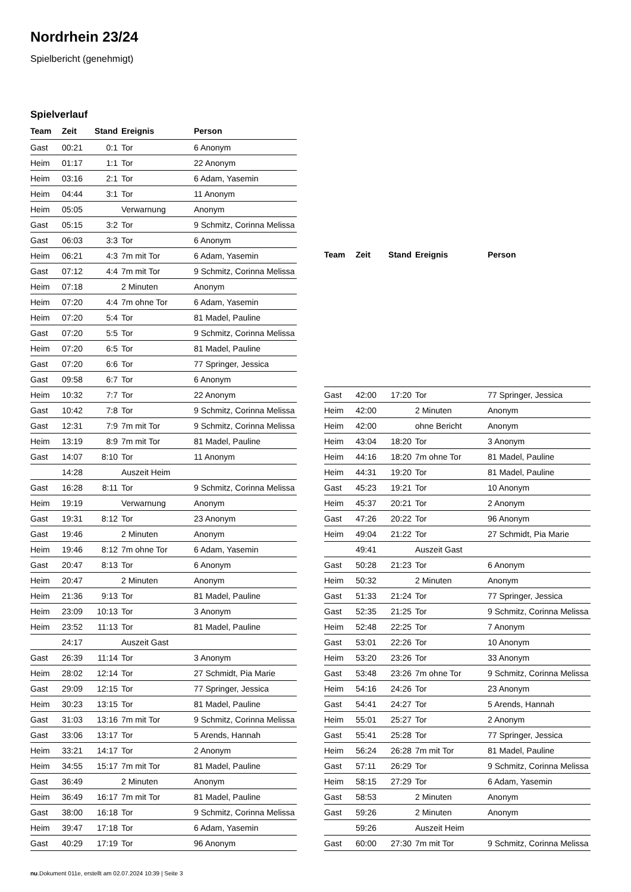Nordrhein 23/24
Spielbericht (genehmigt)
Spielverlauf
| Team | Zeit | Stand | Ereignis | Person |
| --- | --- | --- | --- | --- |
| Gast | 00:21 | 0:1 | Tor | 6 Anonym |
| Heim | 01:17 | 1:1 | Tor | 22 Anonym |
| Heim | 03:16 | 2:1 | Tor | 6 Adam, Yasemin |
| Heim | 04:44 | 3:1 | Tor | 11 Anonym |
| Heim | 05:05 | | Verwarnung | Anonym |
| Gast | 05:15 | 3:2 | Tor | 9 Schmitz, Corinna Melissa |
| Gast | 06:03 | 3:3 | Tor | 6 Anonym |
| Heim | 06:21 | 4:3 | 7m mit Tor | 6 Adam, Yasemin |
| Gast | 07:12 | 4:4 | 7m mit Tor | 9 Schmitz, Corinna Melissa |
| Heim | 07:18 | | 2 Minuten | Anonym |
| Heim | 07:20 | 4:4 | 7m ohne Tor | 6 Adam, Yasemin |
| Heim | 07:20 | 5:4 | Tor | 81 Madel, Pauline |
| Gast | 07:20 | 5:5 | Tor | 9 Schmitz, Corinna Melissa |
| Heim | 07:20 | 6:5 | Tor | 81 Madel, Pauline |
| Gast | 07:20 | 6:6 | Tor | 77 Springer, Jessica |
| Gast | 09:58 | 6:7 | Tor | 6 Anonym |
| Heim | 10:32 | 7:7 | Tor | 22 Anonym |
| Gast | 10:42 | 7:8 | Tor | 9 Schmitz, Corinna Melissa |
| Gast | 12:31 | 7:9 | 7m mit Tor | 9 Schmitz, Corinna Melissa |
| Heim | 13:19 | 8:9 | 7m mit Tor | 81 Madel, Pauline |
| Gast | 14:07 | 8:10 | Tor | 11 Anonym |
| | 14:28 | | Auszeit Heim | |
| Gast | 16:28 | 8:11 | Tor | 9 Schmitz, Corinna Melissa |
| Heim | 19:19 | | Verwarnung | Anonym |
| Gast | 19:31 | 8:12 | Tor | 23 Anonym |
| Gast | 19:46 | | 2 Minuten | Anonym |
| Heim | 19:46 | 8:12 | 7m ohne Tor | 6 Adam, Yasemin |
| Gast | 20:47 | 8:13 | Tor | 6 Anonym |
| Heim | 20:47 | | 2 Minuten | Anonym |
| Heim | 21:36 | 9:13 | Tor | 81 Madel, Pauline |
| Heim | 23:09 | 10:13 | Tor | 3 Anonym |
| Heim | 23:52 | 11:13 | Tor | 81 Madel, Pauline |
| | 24:17 | | Auszeit Gast | |
| Gast | 26:39 | 11:14 | Tor | 3 Anonym |
| Heim | 28:02 | 12:14 | Tor | 27 Schmidt, Pia Marie |
| Gast | 29:09 | 12:15 | Tor | 77 Springer, Jessica |
| Heim | 30:23 | 13:15 | Tor | 81 Madel, Pauline |
| Gast | 31:03 | 13:16 | 7m mit Tor | 9 Schmitz, Corinna Melissa |
| Gast | 33:06 | 13:17 | Tor | 5 Arends, Hannah |
| Heim | 33:21 | 14:17 | Tor | 2 Anonym |
| Heim | 34:55 | 15:17 | 7m mit Tor | 81 Madel, Pauline |
| Gast | 36:49 | | 2 Minuten | Anonym |
| Heim | 36:49 | 16:17 | 7m mit Tor | 81 Madel, Pauline |
| Gast | 38:00 | 16:18 | Tor | 9 Schmitz, Corinna Melissa |
| Heim | 39:47 | 17:18 | Tor | 6 Adam, Yasemin |
| Gast | 40:29 | 17:19 | Tor | 96 Anonym |
| Team | Zeit | Stand | Ereignis | Person |
| --- | --- | --- | --- | --- |
| Gast | 42:00 | 17:20 | Tor | 77 Springer, Jessica |
| Heim | 42:00 | | 2 Minuten | Anonym |
| Heim | 42:00 | | ohne Bericht | Anonym |
| Heim | 43:04 | 18:20 | Tor | 3 Anonym |
| Heim | 44:16 | 18:20 | 7m ohne Tor | 81 Madel, Pauline |
| Heim | 44:31 | 19:20 | Tor | 81 Madel, Pauline |
| Gast | 45:23 | 19:21 | Tor | 10 Anonym |
| Heim | 45:37 | 20:21 | Tor | 2 Anonym |
| Gast | 47:26 | 20:22 | Tor | 96 Anonym |
| Heim | 49:04 | 21:22 | Tor | 27 Schmidt, Pia Marie |
| | 49:41 | | Auszeit Gast | |
| Gast | 50:28 | 21:23 | Tor | 6 Anonym |
| Heim | 50:32 | | 2 Minuten | Anonym |
| Gast | 51:33 | 21:24 | Tor | 77 Springer, Jessica |
| Gast | 52:35 | 21:25 | Tor | 9 Schmitz, Corinna Melissa |
| Heim | 52:48 | 22:25 | Tor | 7 Anonym |
| Gast | 53:01 | 22:26 | Tor | 10 Anonym |
| Heim | 53:20 | 23:26 | Tor | 33 Anonym |
| Gast | 53:48 | 23:26 | 7m ohne Tor | 9 Schmitz, Corinna Melissa |
| Heim | 54:16 | 24:26 | Tor | 23 Anonym |
| Gast | 54:41 | 24:27 | Tor | 5 Arends, Hannah |
| Heim | 55:01 | 25:27 | Tor | 2 Anonym |
| Gast | 55:41 | 25:28 | Tor | 77 Springer, Jessica |
| Heim | 56:24 | 26:28 | 7m mit Tor | 81 Madel, Pauline |
| Gast | 57:11 | 26:29 | Tor | 9 Schmitz, Corinna Melissa |
| Heim | 58:15 | 27:29 | Tor | 6 Adam, Yasemin |
| Gast | 58:53 | | 2 Minuten | Anonym |
| Gast | 59:26 | | 2 Minuten | Anonym |
| | 59:26 | | Auszeit Heim | |
| Gast | 60:00 | 27:30 | 7m mit Tor | 9 Schmitz, Corinna Melissa |
nu.Dokument 011e, erstellt am 02.07.2024 10:39 | Seite 3